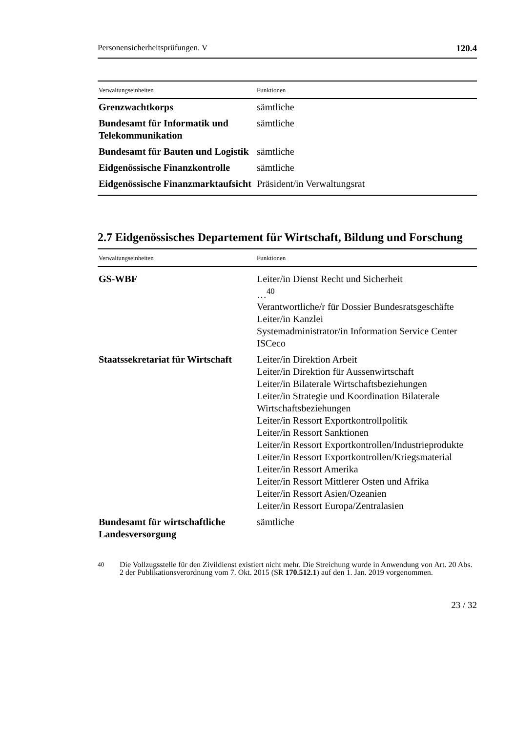Personensicherheitsprüfungen. V 120.4
| Verwaltungseinheiten | Funktionen |
| --- | --- |
| Grenzwachtkorps | sämtliche |
| Bundesamt für Informatik und Telekommunikation | sämtliche |
| Bundesamt für Bauten und Logistik | sämtliche |
| Eidgenössische Finanzkontrolle | sämtliche |
| Eidgenössische Finanzmarktaufsicht | Präsident/in Verwaltungsrat |
2.7 Eidgenössisches Departement für Wirtschaft, Bildung und Forschung
| Verwaltungseinheiten | Funktionen |
| --- | --- |
| GS-WBF | Leiter/in Dienst Recht und Sicherheit …<sup>40</sup> Verantwortliche/r für Dossier Bundesratsgeschäfte Leiter/in Kanzlei Systemadministrator/in Information Service Center ISCeco |
| Staatssekretariat für Wirtschaft | Leiter/in Direktion Arbeit Leiter/in Direktion für Aussenwirtschaft Leiter/in Bilaterale Wirtschaftsbeziehungen Leiter/in Strategie und Koordination Bilaterale Wirtschaftsbeziehungen Leiter/in Ressort Exportkontrollpolitik Leiter/in Ressort Sanktionen Leiter/in Ressort Exportkontrollen/Industrieprodukte Leiter/in Ressort Exportkontrollen/Kriegsmaterial Leiter/in Ressort Amerika Leiter/in Ressort Mittlerer Osten und Afrika Leiter/in Ressort Asien/Ozeanien Leiter/in Ressort Europa/Zentralasien |
| Bundesamt für wirtschaftliche Landesversorgung | sämtliche |
<sup>40</sup> Die Vollzugsstelle für den Zivildienst existiert nicht mehr. Die Streichung wurde in Anwendung von Art. 20 Abs. 2 der Publikationsverordnung vom 7. Okt. 2015 (SR 170.512.1) auf den 1. Jan. 2019 vorgenommen.
23 / 32